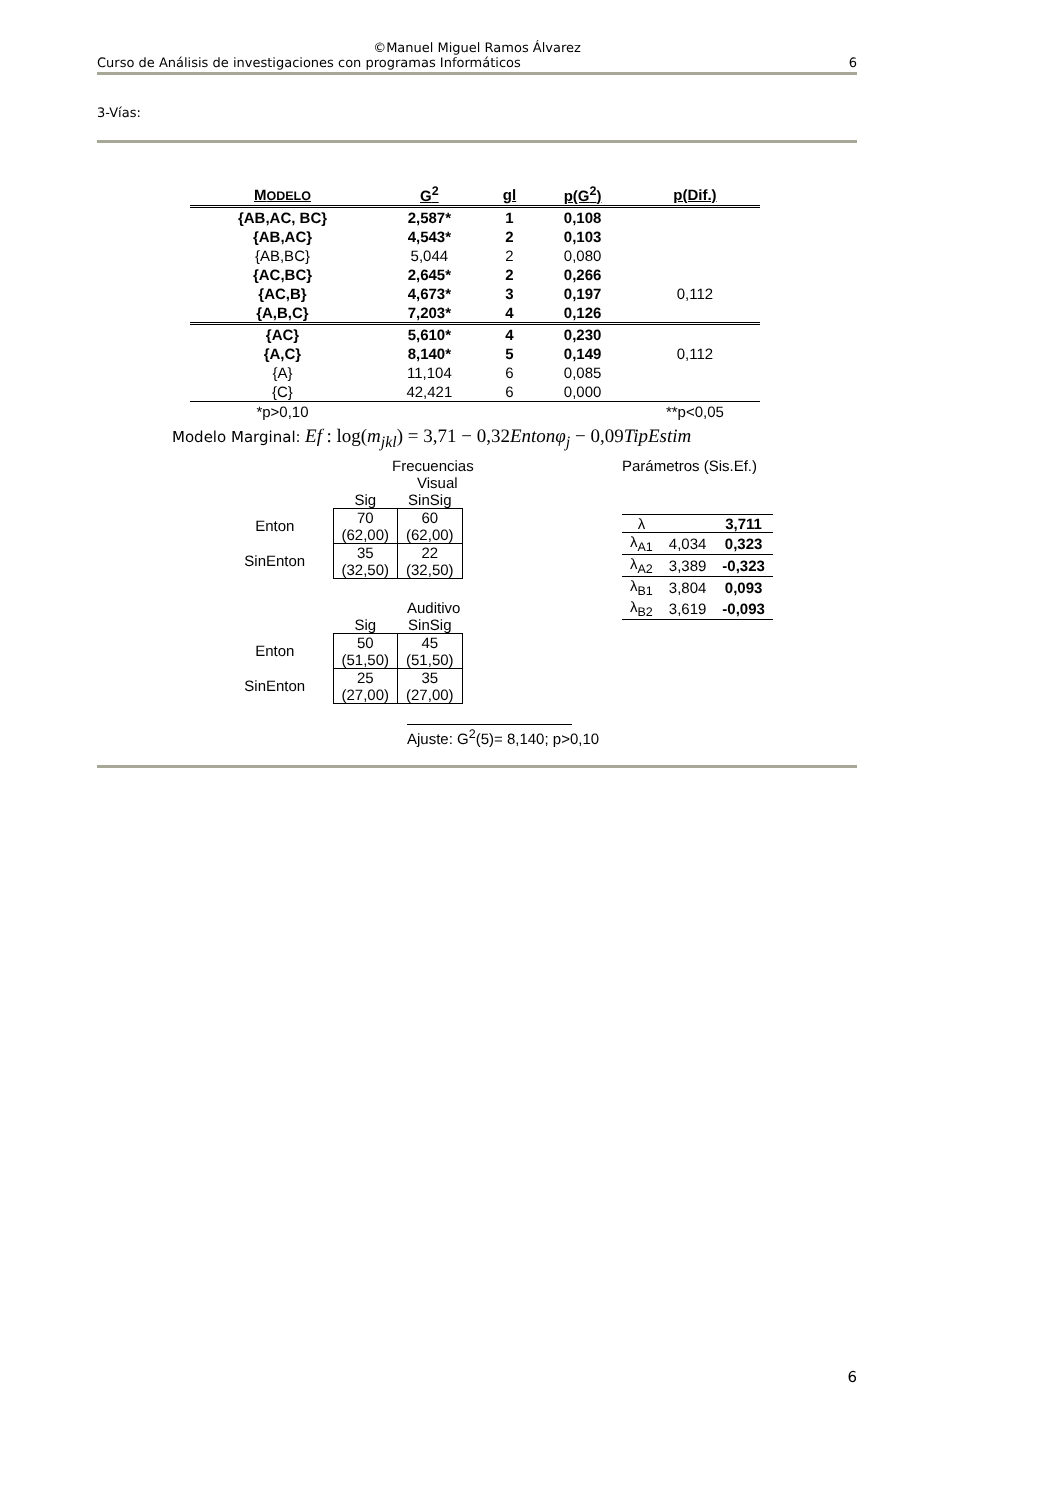©Manuel Miguel Ramos Álvarez
Curso de Análisis de investigaciones con programas Informáticos 6
3-Vías:
| M ODELO | G<sup>2</sup> | gl | p(G<sup>2</sup>) | p(Dif.) |
| --- | --- | --- | --- | --- |
| {AB,AC, BC} | 2,587* | 1 | 0,108 | |
| {AB,AC} | 4,543* | 2 | 0,103 | |
| {AB,BC} | 5,044 | 2 | 0,080 | |
| {AC,BC} | 2,645* | 2 | 0,266 | |
| {AC,B} | 4,673* | 3 | 0,197 | 0,112 |
| {A,B,C} | 7,203* | 4 | 0,126 | |
| {AC} | 5,610* | 4 | 0,230 | |
| {A,C} | 8,140* | 5 | 0,149 | 0,112 |
| {A} | 11,104 | 6 | 0,085 | |
| {C} | 42,421 | 6 | 0,000 | |
| *p>0,10 | | | | **p<0,05 |
Modelo Marginal: Ef : log(m<sub>jkl</sub>) = 3,71 − 0,32Entonφ<sub>j</sub> − 0,09TipEstim
Frecuencias
Visual
| | Sig | SinSig |
| Enton | 70 (62,00) | 60 (62,00) |
| SinEnton | 35 (32,50) | 22 (32,50) |
Auditivo
| | Sig | SinSig |
| Enton | 50 (51,50) | 45 (51,50) |
| SinEnton | 25 (27,00) | 35 (27,00) |
Ajuste: G<sup>2</sup>(5)= 8,140; p>0,10
Parámetros (Sis.Ef.)
| λ | | 3,711 |
| λ<sub>A1</sub> | 4,034 | 0,323 |
| λ<sub>A2</sub> | 3,389 | -0,323 |
| λ<sub>B1</sub> | 3,804 | 0,093 |
| λ<sub>B2</sub> | 3,619 | -0,093 |
6